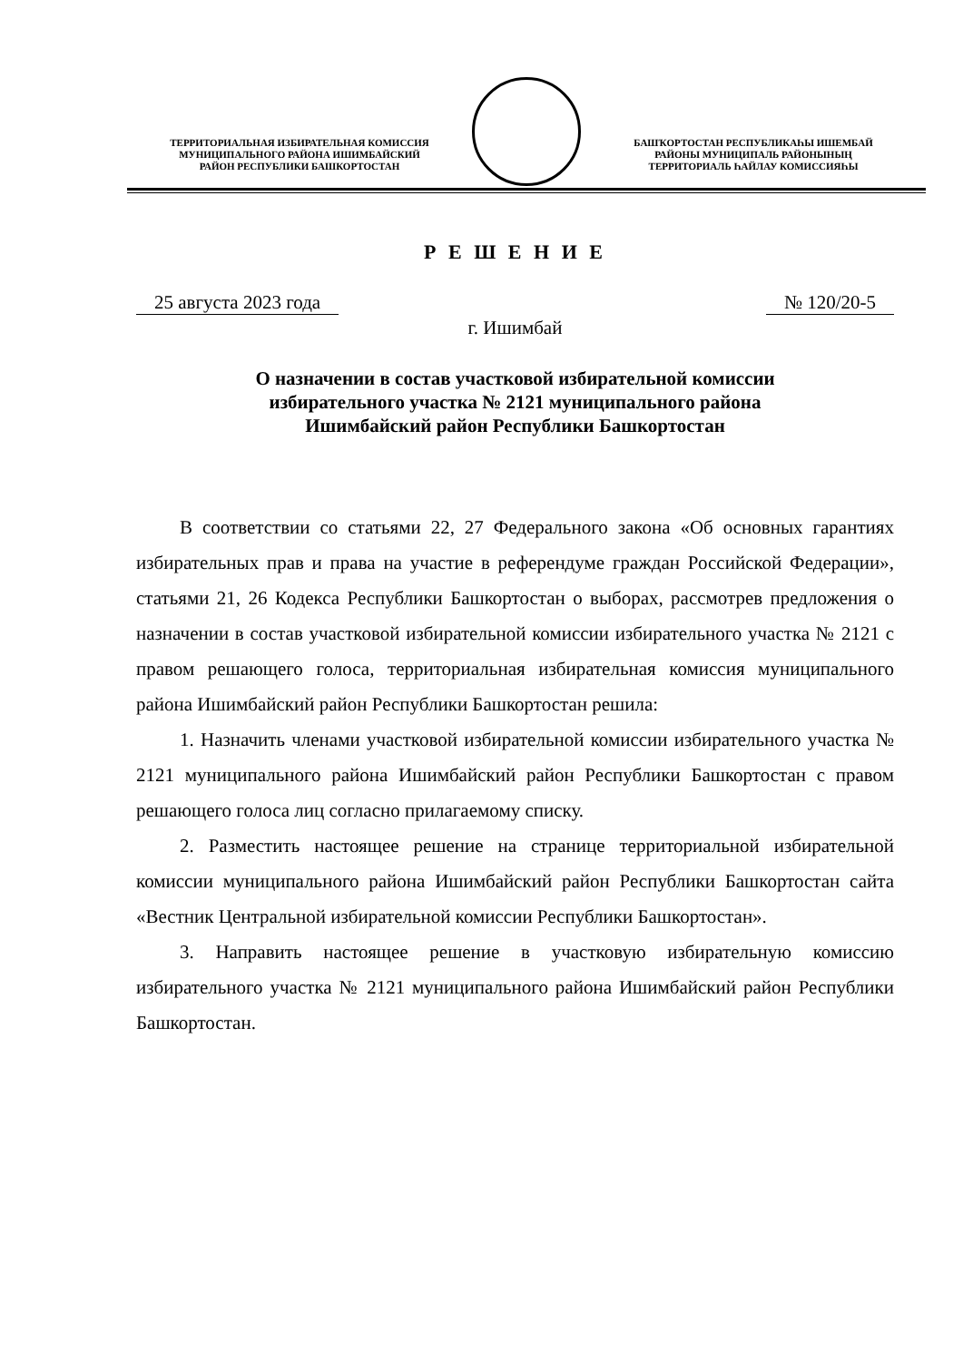ТЕРРИТОРИАЛЬНАЯ ИЗБИРАТЕЛЬНАЯ КОМИССИЯ
МУНИЦИПАЛЬНОГО РАЙОНА ИШИМБАЙСКИЙ
РАЙОН РЕСПУБЛИКИ БАШКОРТОСТАН
БАШҠОРТОСТАН РЕСПУБЛИКАҺЫ ИШЕМБАЙ
РАЙОНЫ МУНИЦИПАЛЬ РАЙОНЫНЫҢ
ТЕРРИТОРИАЛЬ ҺАЙЛАУ КОМИССИЯҺЫ
Р Е Ш Е Н И Е
25 августа 2023 года № 120/20-5
г. Ишимбай
О назначении в состав участковой избирательной комиссии
избирательного участка № 2121 муниципального района
Ишимбайский район Республики Башкортостан
В соответствии со статьями 22, 27 Федерального закона «Об основных гарантиях избирательных прав и права на участие в референдуме граждан Российской Федерации», статьями 21, 26 Кодекса Республики Башкортостан о выборах, рассмотрев предложения о назначении в состав участковой избирательной комиссии избирательного участка № 2121 с правом решающего голоса, территориальная избирательная комиссия муниципального района Ишимбайский район Республики Башкортостан решила:
1. Назначить членами участковой избирательной комиссии избирательного участка № 2121 муниципального района Ишимбайский район Республики Башкортостан с правом решающего голоса лиц согласно прилагаемому списку.
2. Разместить настоящее решение на странице территориальной избирательной комиссии муниципального района Ишимбайский район Республики Башкортостан сайта «Вестник Центральной избирательной комиссии Республики Башкортостан».
3. Направить настоящее решение в участковую избирательную комиссию избирательного участка № 2121 муниципального района Ишимбайский район Республики Башкортостан.